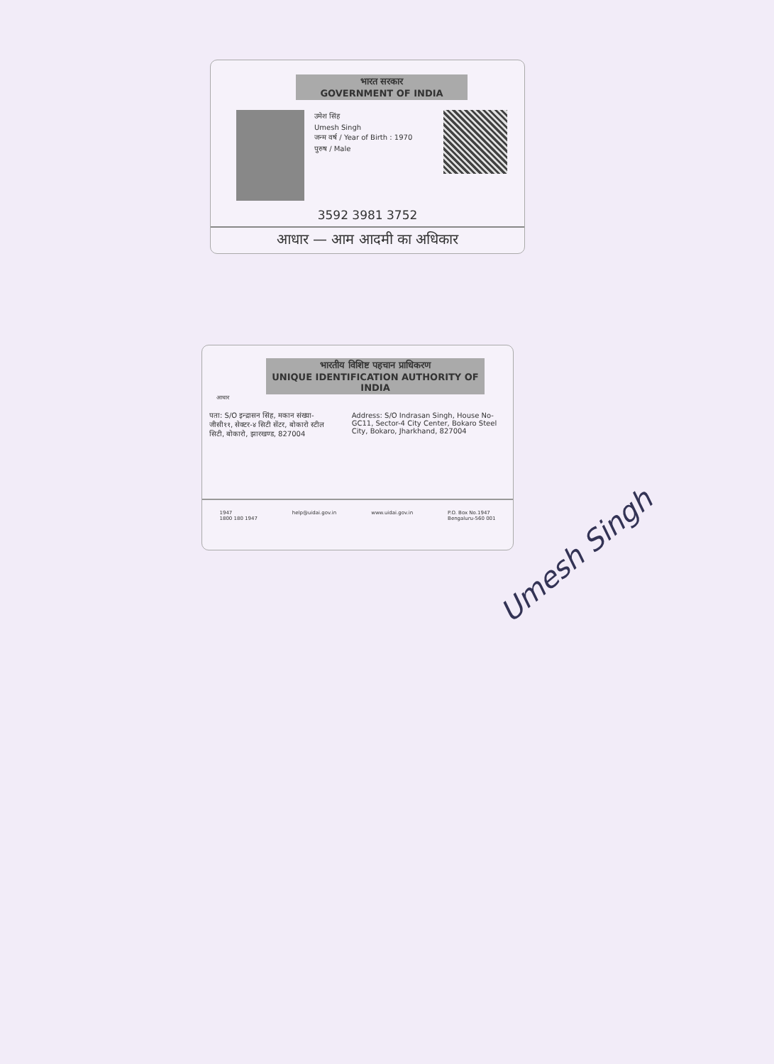भारत सरकार
GOVERNMENT OF INDIA
उमेश सिंह
Umesh Singh
जन्म वर्ष / Year of Birth : 1970
पुरुष / Male
3592 3981 3752
आधार — आम आदमी का अधिकार
भारतीय विशिष्ट पहचान प्राधिकरण
UNIQUE IDENTIFICATION AUTHORITY OF INDIA
आधार
पता: S/O इन्द्रासन सिंह, मकान संख्या-जीसी११, सेक्टर-४ सिटी सेंटर, बोकारो स्टील सिटी, बोकारो, झारखण्ड, 827004
Address: S/O Indrasan Singh, House No-GC11, Sector-4 City Center, Bokaro Steel City, Bokaro, Jharkhand, 827004
1947
1800 180 1947 help@uidai.gov.in www.uidai.gov.in P.O. Box No.1947
Bengaluru-560 001
Umesh Singh